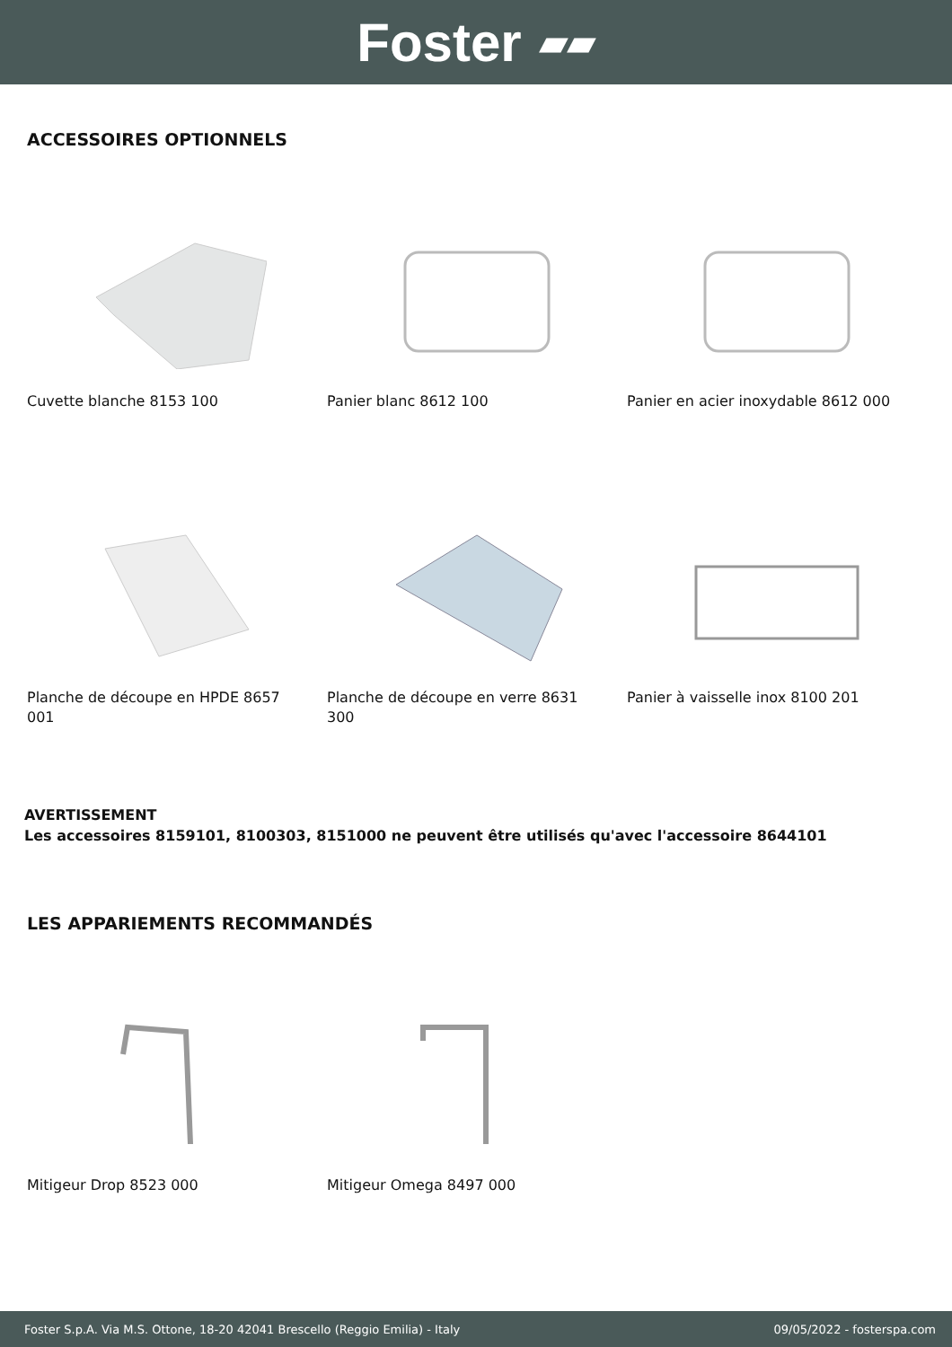Foster ▰▰
ACCESSOIRES OPTIONNELS
Cuvette blanche 8153 100 Panier blanc 8612 100 Panier en acier inoxydable 8612 000
Planche de découpe en HPDE 8657 001
Planche de découpe en verre 8631 300
Panier à vaisselle inox 8100 201
AVERTISSEMENT
Les accessoires 8159101, 8100303, 8151000 ne peuvent être utilisés qu'avec l'accessoire 8644101
LES APPARIEMENTS RECOMMANDÉS
Mitigeur Drop 8523 000 Mitigeur Omega 8497 000
Foster S.p.A. Via M.S. Ottone, 18-20 42041 Brescello (Reggio Emilia) - Italy 09/05/2022 - fosterspa.com